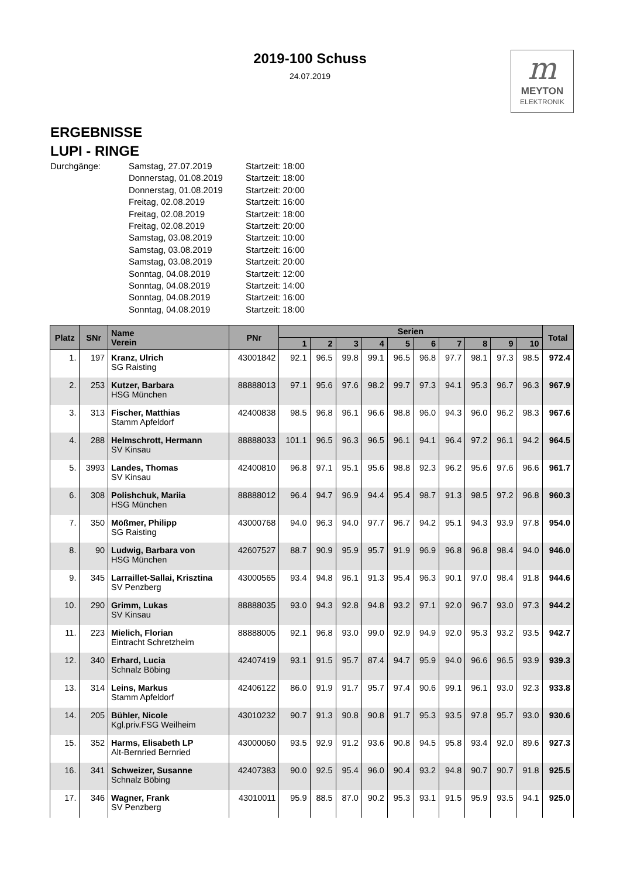2019-100 Schuss
24.07.2019
m
MEYTON
ELEKTRONIK
ERGEBNISSE
LUPI - RINGE
Durchgänge:
Samstag, 27.07.2019
Startzeit: 18:00
Donnerstag, 01.08.2019
Startzeit: 18:00
Donnerstag, 01.08.2019
Startzeit: 20:00
Freitag, 02.08.2019
Startzeit: 16:00
Freitag, 02.08.2019
Startzeit: 18:00
Freitag, 02.08.2019
Startzeit: 20:00
Samstag, 03.08.2019
Startzeit: 10:00
Samstag, 03.08.2019
Startzeit: 16:00
Samstag, 03.08.2019
Startzeit: 20:00
Sonntag, 04.08.2019
Startzeit: 12:00
Sonntag, 04.08.2019
Startzeit: 14:00
Sonntag, 04.08.2019
Startzeit: 16:00
Sonntag, 04.08.2019
Startzeit: 18:00
| Platz | SNr | Name Verein | PNr | Serien | | | | | | | | | | Total |
| --- | --- | --- | --- | --- | --- | --- | --- | --- | --- | --- | --- | --- | --- | --- |
| | | | | 1 | 2 | 3 | 4 | 5 | 6 | 7 | 8 | 9 | 10 | |
| 1. | 197 | Kranz, Ulrich SG Raisting | 43001842 | 92.1 | 96.5 | 99.8 | 99.1 | 96.5 | 96.8 | 97.7 | 98.1 | 97.3 | 98.5 | 972.4 |
| 2. | 253 | Kutzer, Barbara HSG München | 88888013 | 97.1 | 95.6 | 97.6 | 98.2 | 99.7 | 97.3 | 94.1 | 95.3 | 96.7 | 96.3 | 967.9 |
| 3. | 313 | Fischer, Matthias Stamm Apfeldorf | 42400838 | 98.5 | 96.8 | 96.1 | 96.6 | 98.8 | 96.0 | 94.3 | 96.0 | 96.2 | 98.3 | 967.6 |
| 4. | 288 | Helmschrott, Hermann SV Kinsau | 88888033 | 101.1 | 96.5 | 96.3 | 96.5 | 96.1 | 94.1 | 96.4 | 97.2 | 96.1 | 94.2 | 964.5 |
| 5. | 3993 | Landes, Thomas SV Kinsau | 42400810 | 96.8 | 97.1 | 95.1 | 95.6 | 98.8 | 92.3 | 96.2 | 95.6 | 97.6 | 96.6 | 961.7 |
| 6. | 308 | Polishchuk, Mariia HSG München | 88888012 | 96.4 | 94.7 | 96.9 | 94.4 | 95.4 | 98.7 | 91.3 | 98.5 | 97.2 | 96.8 | 960.3 |
| 7. | 350 | Mößmer, Philipp SG Raisting | 43000768 | 94.0 | 96.3 | 94.0 | 97.7 | 96.7 | 94.2 | 95.1 | 94.3 | 93.9 | 97.8 | 954.0 |
| 8. | 90 | Ludwig, Barbara von HSG München | 42607527 | 88.7 | 90.9 | 95.9 | 95.7 | 91.9 | 96.9 | 96.8 | 96.8 | 98.4 | 94.0 | 946.0 |
| 9. | 345 | Larraillet-Sallai, Krisztina SV Penzberg | 43000565 | 93.4 | 94.8 | 96.1 | 91.3 | 95.4 | 96.3 | 90.1 | 97.0 | 98.4 | 91.8 | 944.6 |
| 10. | 290 | Grimm, Lukas SV Kinsau | 88888035 | 93.0 | 94.3 | 92.8 | 94.8 | 93.2 | 97.1 | 92.0 | 96.7 | 93.0 | 97.3 | 944.2 |
| 11. | 223 | Mielich, Florian Eintracht Schretzheim | 88888005 | 92.1 | 96.8 | 93.0 | 99.0 | 92.9 | 94.9 | 92.0 | 95.3 | 93.2 | 93.5 | 942.7 |
| 12. | 340 | Erhard, Lucia Schnalz Böbing | 42407419 | 93.1 | 91.5 | 95.7 | 87.4 | 94.7 | 95.9 | 94.0 | 96.6 | 96.5 | 93.9 | 939.3 |
| 13. | 314 | Leins, Markus Stamm Apfeldorf | 42406122 | 86.0 | 91.9 | 91.7 | 95.7 | 97.4 | 90.6 | 99.1 | 96.1 | 93.0 | 92.3 | 933.8 |
| 14. | 205 | Bühler, Nicole Kgl.priv.FSG Weilheim | 43010232 | 90.7 | 91.3 | 90.8 | 90.8 | 91.7 | 95.3 | 93.5 | 97.8 | 95.7 | 93.0 | 930.6 |
| 15. | 352 | Harms, Elisabeth LP Alt-Bernried Bernried | 43000060 | 93.5 | 92.9 | 91.2 | 93.6 | 90.8 | 94.5 | 95.8 | 93.4 | 92.0 | 89.6 | 927.3 |
| 16. | 341 | Schweizer, Susanne Schnalz Böbing | 42407383 | 90.0 | 92.5 | 95.4 | 96.0 | 90.4 | 93.2 | 94.8 | 90.7 | 90.7 | 91.8 | 925.5 |
| 17. | 346 | Wagner, Frank SV Penzberg | 43010011 | 95.9 | 88.5 | 87.0 | 90.2 | 95.3 | 93.1 | 91.5 | 95.9 | 93.5 | 94.1 | 925.0 |